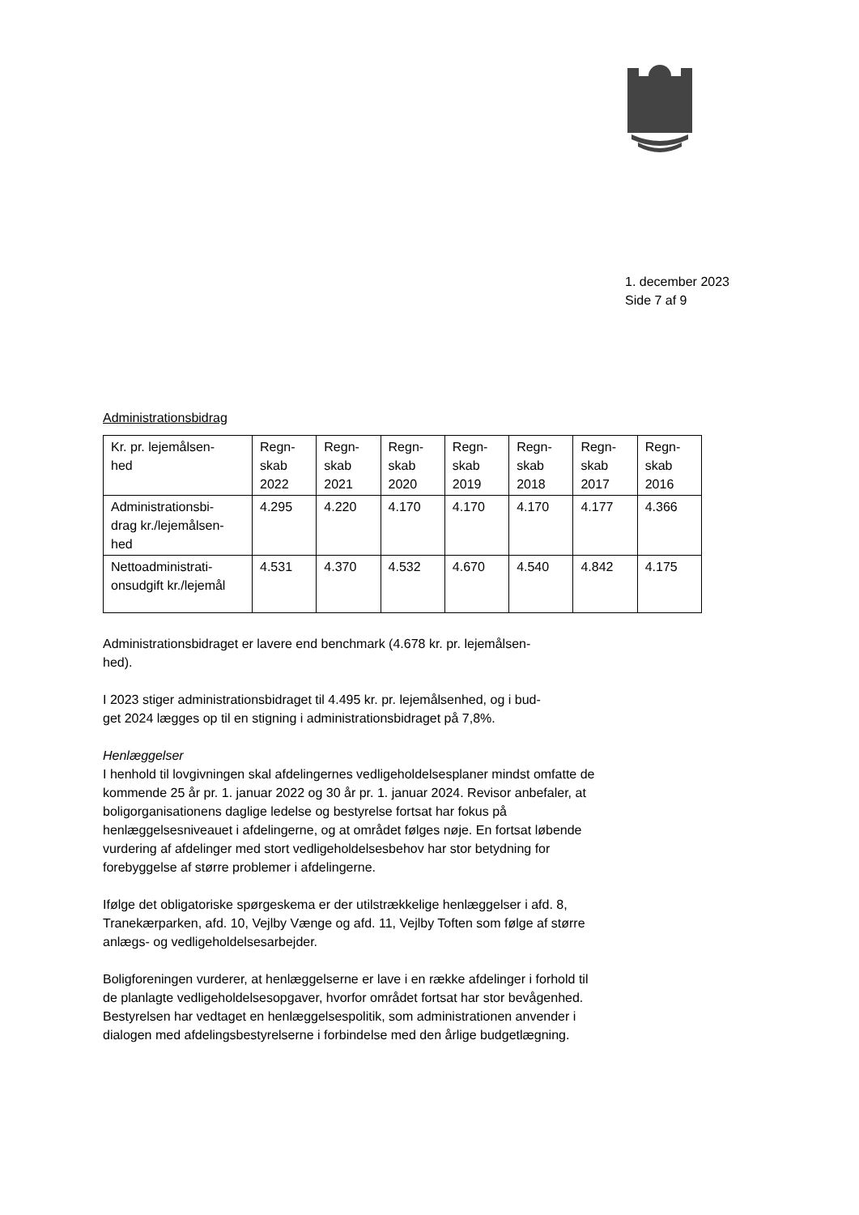1. december 2023
Side 7 af 9
Administrationsbidrag
| Kr. pr. lejemålsen- hed | Regn- skab 2022 | Regn- skab 2021 | Regn- skab 2020 | Regn- skab 2019 | Regn- skab 2018 | Regn- skab 2017 | Regn- skab 2016 |
| Administrationsbi- drag kr./lejemålsen- hed | 4.295 | 4.220 | 4.170 | 4.170 | 4.170 | 4.177 | 4.366 |
| Nettoadministrati- onsudgift kr./lejemål | 4.531 | 4.370 | 4.532 | 4.670 | 4.540 | 4.842 | 4.175 |
Administrationsbidraget er lavere end benchmark (4.678 kr. pr. lejemålsen-
hed).
I 2023 stiger administrationsbidraget til 4.495 kr. pr. lejemålsenhed, og i bud-
get 2024 lægges op til en stigning i administrationsbidraget på 7,8%.
Henlæggelser
I henhold til lovgivningen skal afdelingernes vedligeholdelsesplaner mindst omfatte de kommende 25 år pr. 1. januar 2022 og 30 år pr. 1. januar 2024. Revisor anbefaler, at boligorganisationens daglige ledelse og bestyrelse fortsat har fokus på henlæggelsesniveauet i afdelingerne, og at området følges nøje. En fortsat løbende vurdering af afdelinger med stort vedligeholdelsesbehov har stor betydning for forebyggelse af større problemer i afdelingerne.
Ifølge det obligatoriske spørgeskema er der utilstrækkelige henlæggelser i afd. 8, Tranekærparken, afd. 10, Vejlby Vænge og afd. 11, Vejlby Toften som følge af større anlægs- og vedligeholdelsesarbejder.
Boligforeningen vurderer, at henlæggelserne er lave i en række afdelinger i forhold til de planlagte vedligeholdelsesopgaver, hvorfor området fortsat har stor bevågenhed. Bestyrelsen har vedtaget en henlæggelsespolitik, som administrationen anvender i dialogen med afdelingsbestyrelserne i forbindelse med den årlige budgetlægning.